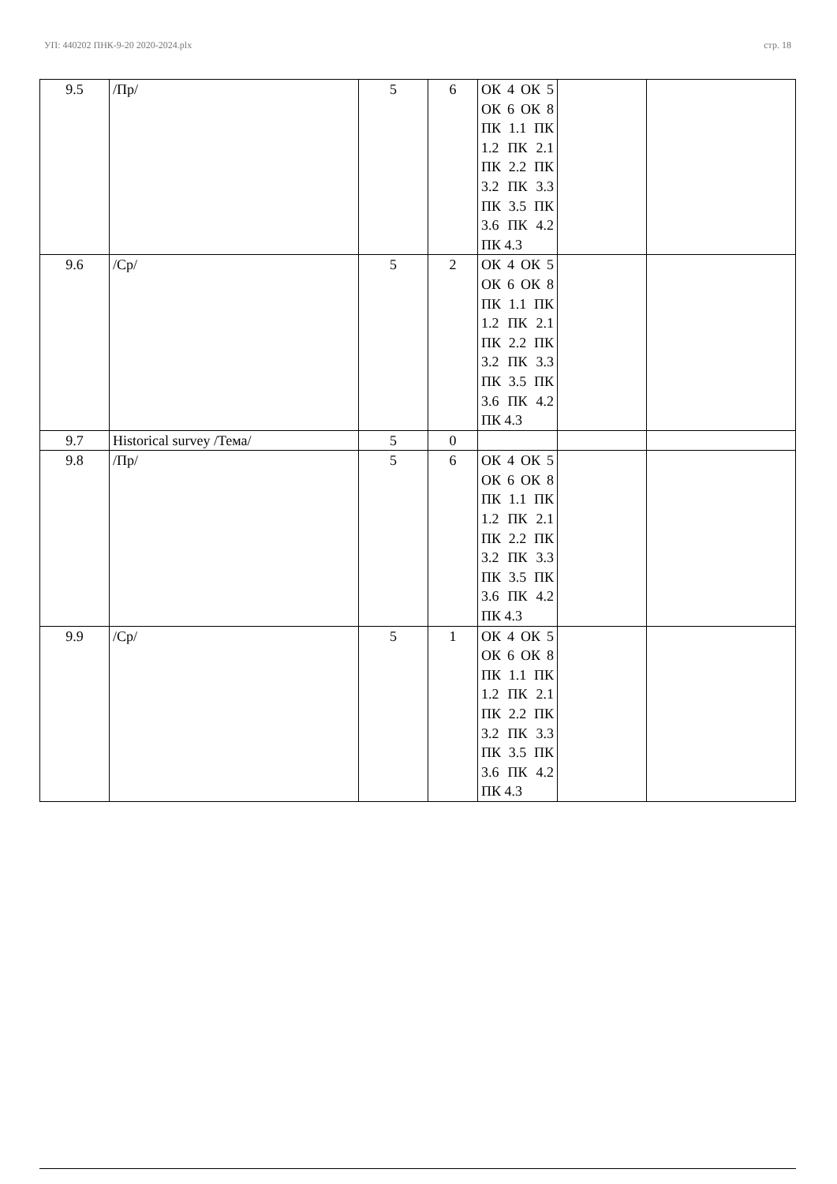УП: 440202 ПНК-9-20 2020-2024.plx стр. 18
| 9.5 | /Пр/ | 5 | 6 | ОК 4 ОК 5 ОК 6 ОК 8 ПК 1.1 ПК 1.2 ПК 2.1 ПК 2.2 ПК 3.2 ПК 3.3 ПК 3.5 ПК 3.6 ПК 4.2 ПК 4.3 | | |
| 9.6 | /Ср/ | 5 | 2 | ОК 4 ОК 5 ОК 6 ОК 8 ПК 1.1 ПК 1.2 ПК 2.1 ПК 2.2 ПК 3.2 ПК 3.3 ПК 3.5 ПК 3.6 ПК 4.2 ПК 4.3 | | |
| 9.7 | Historical survey /Тема/ | 5 | 0 | | | |
| 9.8 | /Пр/ | 5 | 6 | ОК 4 ОК 5 ОК 6 ОК 8 ПК 1.1 ПК 1.2 ПК 2.1 ПК 2.2 ПК 3.2 ПК 3.3 ПК 3.5 ПК 3.6 ПК 4.2 ПК 4.3 | | |
| 9.9 | /Ср/ | 5 | 1 | ОК 4 ОК 5 ОК 6 ОК 8 ПК 1.1 ПК 1.2 ПК 2.1 ПК 2.2 ПК 3.2 ПК 3.3 ПК 3.5 ПК 3.6 ПК 4.2 ПК 4.3 | | |